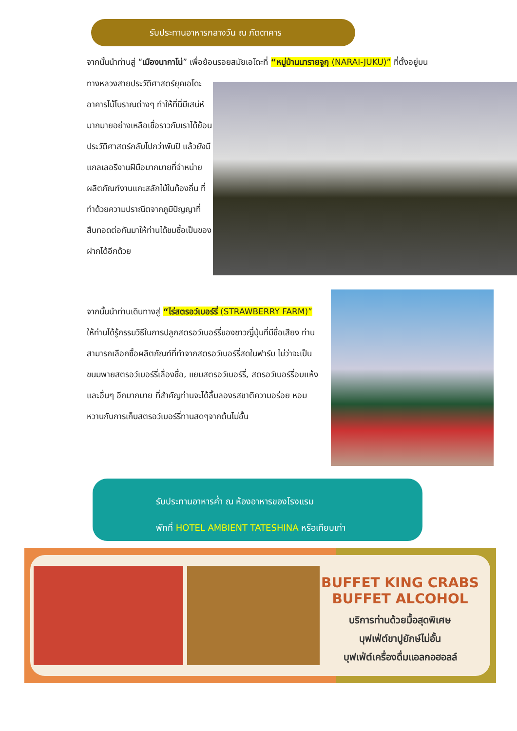รับประทานอาหารกลางวัน ณ ภัตตาคาร
จากนั้นนำท่านสู่ “เมืองนากาโน่” เพื่อย้อนรอยสมัยเอโดะที่ “หมู่บ้านนารายจูกุ (NARAI-JUKU)” ที่ตั้งอยู่บน
ทางหลวงสายประวัติศาสตร์ยุคเอโดะ อาคารไม้โบราณต่างๆ ทำให้ที่นี่มีเสน่ห์มากมายอย่างเหลือเชื่อราวกับเราได้ย้อนประวัติศาสตร์กลับไปกว่าพันปี แล้วยังมีแกลเลอรีงานฝีมือมากมายที่จำหน่ายผลิตภัณฑ์งานแกะสลักไม้ในท้องถิ่น ที่ทำด้วยความปราณีตจากภูมิปัญญาที่สืบทอดต่อกันมาให้ท่านได้ชมซื้อเป็นของฝากได้อีกด้วย
จากนั้นนำท่านเดินทางสู่ “ไร่สตรอว์เบอร์รี่ (STRAWBERRY FARM)” ให้ท่านได้รู้กรรมวิธีในการปลูกสตรอว์เบอร์รี่ของชาวญี่ปุ่นที่มีชื่อเสียง ท่านสามารถเลือกซื้อผลิตภัณฑ์ที่ทำจากสตรอว์เบอร์รี่สดในฟาร์ม ไม่ว่าจะเป็น ขนมพายสตรอว์เบอร์รี่เลื่องชื่อ, แยมสตรอว์เบอร์รี่, สตรอว์เบอร์รี่อบแห้ง และอื่นๆ อีกมากมาย ที่สำคัญท่านจะได้ลิ้มลองรสชาติความอร่อย หอมหวานกับการเก็บสตรอว์เบอร์รี่ทานสดๆจากต้นไม่อั้น
รับประทานอาหารค่ำ ณ ห้องอาหารของโรงแรม
พักที่ HOTEL AMBIENT TATESHINA หรือเทียบเท่า
BUFFET KING CRABS
BUFFET ALCOHOL
บริการท่านด้วยมื้อสุดพิเศษ
บุฟเฟ่ต์ขาปูยักษ์ไม่อั้น
บุฟเฟ่ต์เครื่องดื่มแอลกอฮอลล์